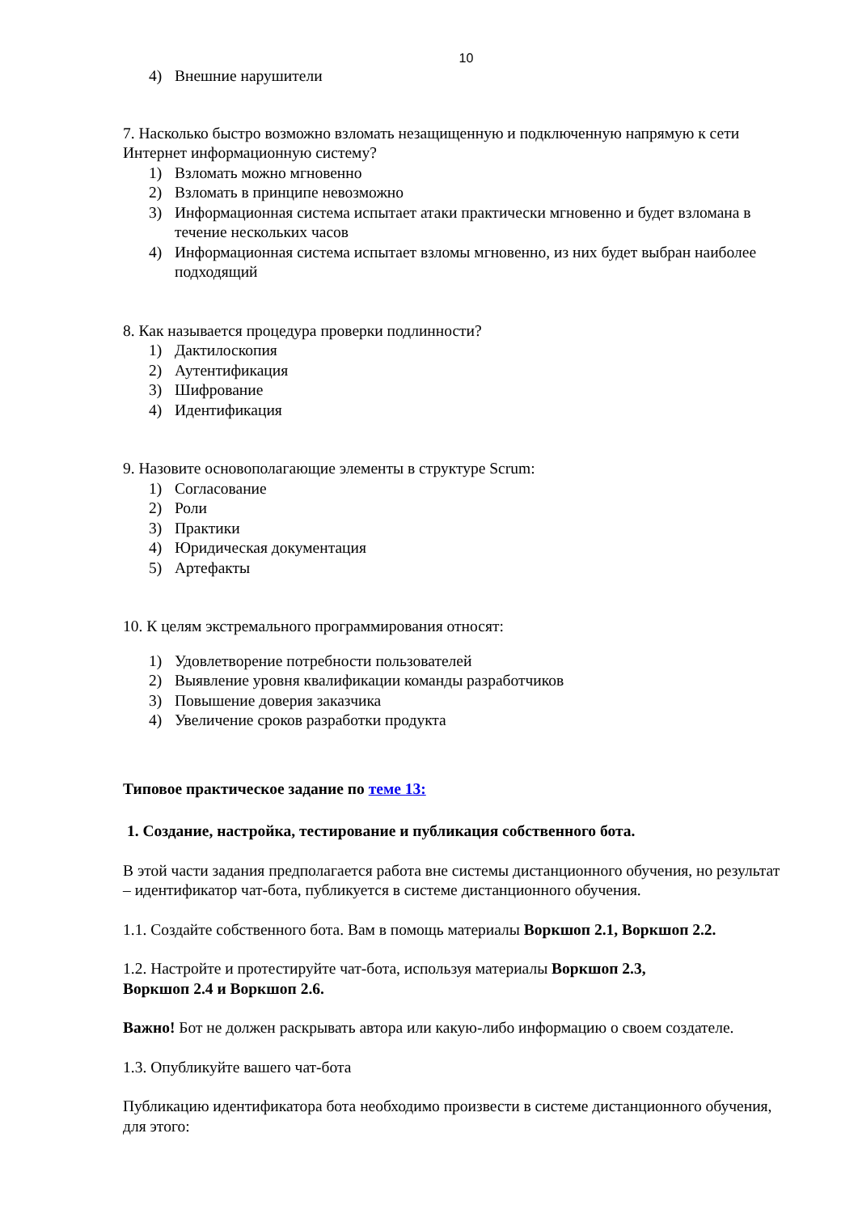10
4) Внешние нарушители
7. Насколько быстро возможно взломать незащищенную и подключенную напрямую к сети Интернет информационную систему?
1) Взломать можно мгновенно
2) Взломать в принципе невозможно
3) Информационная система испытает атаки практически мгновенно и будет взломана в течение нескольких часов
4) Информационная система испытает взломы мгновенно, из них будет выбран наиболее подходящий
8. Как называется процедура проверки подлинности?
1) Дактилоскопия
2) Аутентификация
3) Шифрование
4) Идентификация
9. Назовите основополагающие элементы в структуре Scrum:
1) Согласование
2) Роли
3) Практики
4) Юридическая документация
5) Артефакты
10. К целям экстремального программирования относят:
1) Удовлетворение потребности пользователей
2) Выявление уровня квалификации команды разработчиков
3) Повышение доверия заказчика
4) Увеличение сроков разработки продукта
Типовое практическое задание по теме 13:
1. Создание, настройка, тестирование и публикация собственного бота.
В этой части задания предполагается работа вне системы дистанционного обучения, но результат – идентификатор чат-бота, публикуется в системе дистанционного обучения.
1.1. Создайте собственного бота. Вам в помощь материалы Воркшоп 2.1, Воркшоп 2.2.
1.2. Настройте и протестируйте чат-бота, используя материалы Воркшоп 2.3,
Воркшоп 2.4 и Воркшоп 2.6.
Важно! Бот не должен раскрывать автора или какую-либо информацию о своем создателе.
1.3. Опубликуйте вашего чат-бота
Публикацию идентификатора бота необходимо произвести в системе дистанционного обучения, для этого: